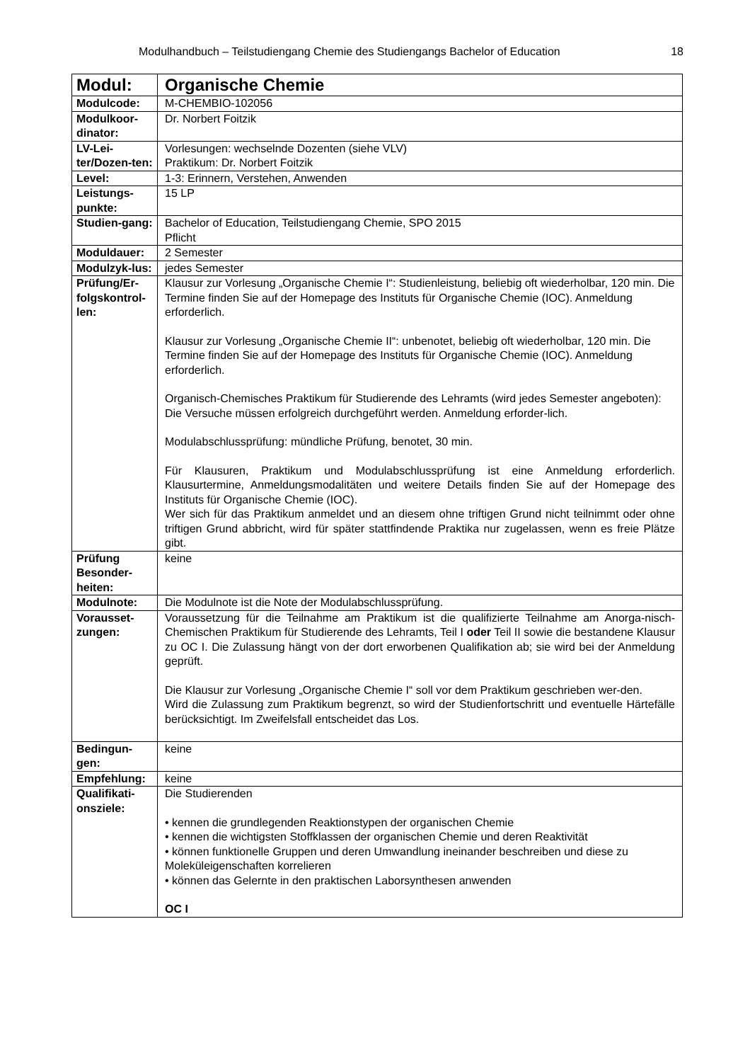Modulhandbuch – Teilstudiengang Chemie des Studiengangs Bachelor of Education 18
| Modul: | Organische Chemie |
| Modulcode: | M-CHEMBIO-102056 |
| Modulkoor-dinator: | Dr. Norbert Foitzik |
| LV-Lei-ter/Dozen-ten: | Vorlesungen: wechselnde Dozenten (siehe VLV) Praktikum: Dr. Norbert Foitzik |
| Level: | 1-3: Erinnern, Verstehen, Anwenden |
| Leistungs-punkte: | 15 LP |
| Studien-gang: | Bachelor of Education, Teilstudiengang Chemie, SPO 2015 Pflicht |
| Moduldauer: | 2 Semester |
| Modulzyk-lus: | jedes Semester |
| Prüfung/Er-folgskontrol-len: | Klausur zur Vorlesung „Organische Chemie I“: Studienleistung, beliebig oft wiederholbar, 120 min. Die Termine finden Sie auf der Homepage des Instituts für Organische Chemie (IOC). Anmeldung erforderlich. Klausur zur Vorlesung „Organische Chemie II“: unbenotet, beliebig oft wiederholbar, 120 min. Die Termine finden Sie auf der Homepage des Instituts für Organische Chemie (IOC). Anmeldung erforderlich. Organisch-Chemisches Praktikum für Studierende des Lehramts (wird jedes Semester angeboten): Die Versuche müssen erfolgreich durchgeführt werden. Anmeldung erforder-lich. Modulabschlussprüfung: mündliche Prüfung, benotet, 30 min. Für Klausuren, Praktikum und Modulabschlussprüfung ist eine Anmeldung erforderlich. Klausurtermine, Anmeldungsmodalitäten und weitere Details finden Sie auf der Homepage des Instituts für Organische Chemie (IOC). Wer sich für das Praktikum anmeldet und an diesem ohne triftigen Grund nicht teilnimmt oder ohne triftigen Grund abbricht, wird für später stattfindende Praktika nur zugelassen, wenn es freie Plätze gibt. |
| Prüfung Besonder-heiten: | keine |
| Modulnote: | Die Modulnote ist die Note der Modulabschlussprüfung. |
| Vorausset-zungen: | Voraussetzung für die Teilnahme am Praktikum ist die qualifizierte Teilnahme am Anorga-nisch-Chemischen Praktikum für Studierende des Lehramts, Teil I oder Teil II sowie die bestandene Klausur zu OC I. Die Zulassung hängt von der dort erworbenen Qualifikation ab; sie wird bei der Anmeldung geprüft. Die Klausur zur Vorlesung „Organische Chemie I“ soll vor dem Praktikum geschrieben wer-den. Wird die Zulassung zum Praktikum begrenzt, so wird der Studienfortschritt und eventuelle Härtefälle berücksichtigt. Im Zweifelsfall entscheidet das Los. |
| Bedingun-gen: | keine |
| Empfehlung: | keine |
| Qualifikati-onsziele: | Die Studierenden • kennen die grundlegenden Reaktionstypen der organischen Chemie • kennen die wichtigsten Stoffklassen der organischen Chemie und deren Reaktivität • können funktionelle Gruppen und deren Umwandlung ineinander beschreiben und diese zu Moleküleigenschaften korrelieren • können das Gelernte in den praktischen Laborsynthesen anwenden OC I |